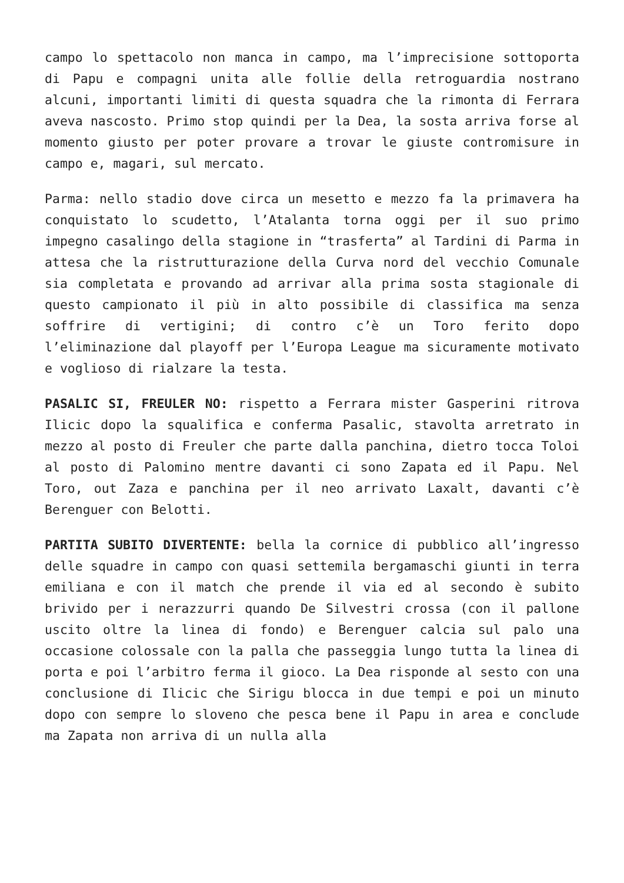campo lo spettacolo non manca in campo, ma l’imprecisione sottoporta di Papu e compagni unita alle follie della retroguardia nostrano alcuni, importanti limiti di questa squadra che la rimonta di Ferrara aveva nascosto. Primo stop quindi per la Dea, la sosta arriva forse al momento giusto per poter provare a trovar le giuste contromisure in campo e, magari, sul mercato.
Parma: nello stadio dove circa un mesetto e mezzo fa la primavera ha conquistato lo scudetto, l’Atalanta torna oggi per il suo primo impegno casalingo della stagione in “trasferta” al Tardini di Parma in attesa che la ristrutturazione della Curva nord del vecchio Comunale sia completata e provando ad arrivar alla prima sosta stagionale di questo campionato il più in alto possibile di classifica ma senza soffrire di vertigini; di contro c’è un Toro ferito dopo l’eliminazione dal playoff per l’Europa League ma sicuramente motivato e voglioso di rialzare la testa.
PASALIC SI, FREULER NO: rispetto a Ferrara mister Gasperini ritrova Ilicic dopo la squalifica e conferma Pasalic, stavolta arretrato in mezzo al posto di Freuler che parte dalla panchina, dietro tocca Toloi al posto di Palomino mentre davanti ci sono Zapata ed il Papu. Nel Toro, out Zaza e panchina per il neo arrivato Laxalt, davanti c’è Berenguer con Belotti.
PARTITA SUBITO DIVERTENTE: bella la cornice di pubblico all’ingresso delle squadre in campo con quasi settemila bergamaschi giunti in terra emiliana e con il match che prende il via ed al secondo è subito brivido per i nerazzurri quando De Silvestri crossa (con il pallone uscito oltre la linea di fondo) e Berenguer calcia sul palo una occasione colossale con la palla che passeggia lungo tutta la linea di porta e poi l’arbitro ferma il gioco. La Dea risponde al sesto con una conclusione di Ilicic che Sirigu blocca in due tempi e poi un minuto dopo con sempre lo sloveno che pesca bene il Papu in area e conclude ma Zapata non arriva di un nulla alla